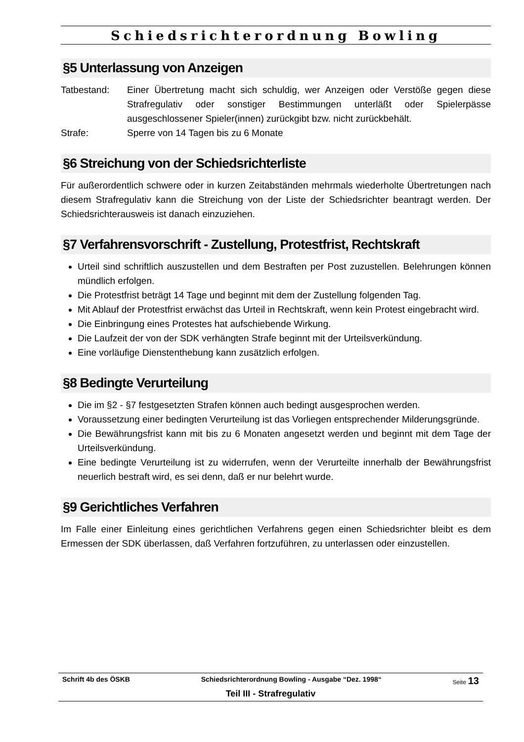Schiedsrichterordnung Bowling
§5 Unterlassung von Anzeigen
Tatbestand: Einer Übertretung macht sich schuldig, wer Anzeigen oder Verstöße gegen diese Strafregulativ oder sonstiger Bestimmungen unterläßt oder Spielerpässe ausgeschlossener Spieler(innen) zurückgibt bzw. nicht zurückbehält.
Strafe: Sperre von 14 Tagen bis zu 6 Monate
§6 Streichung von der Schiedsrichterliste
Für außerordentlich schwere oder in kurzen Zeitabständen mehrmals wiederholte Übertretungen nach diesem Strafregulativ kann die Streichung von der Liste der Schiedsrichter beantragt werden. Der Schiedsrichterausweis ist danach einzuziehen.
§7 Verfahrensvorschrift - Zustellung, Protestfrist, Rechtskraft
Urteil sind schriftlich auszustellen und dem Bestraften per Post zuzustellen. Belehrungen können mündlich erfolgen.
Die Protestfrist beträgt 14 Tage und beginnt mit dem der Zustellung folgenden Tag.
Mit Ablauf der Protestfrist erwächst das Urteil in Rechtskraft, wenn kein Protest eingebracht wird.
Die Einbringung eines Protestes hat aufschiebende Wirkung.
Die Laufzeit der von der SDK verhängten Strafe beginnt mit der Urteilsverkündung.
Eine vorläufige Dienstenthebung kann zusätzlich erfolgen.
§8 Bedingte Verurteilung
Die im §2 - §7 festgesetzten Strafen können auch bedingt ausgesprochen werden.
Voraussetzung einer bedingten Verurteilung ist das Vorliegen entsprechender Milderungsgründe.
Die Bewährungsfrist kann mit bis zu 6 Monaten angesetzt werden und beginnt mit dem Tage der Urteilsverkündung.
Eine bedingte Verurteilung ist zu widerrufen, wenn der Verurteilte innerhalb der Bewährungsfrist neuerlich bestraft wird, es sei denn, daß er nur belehrt wurde.
§9 Gerichtliches Verfahren
Im Falle einer Einleitung eines gerichtlichen Verfahrens gegen einen Schiedsrichter bleibt es dem Ermessen der SDK überlassen, daß Verfahren fortzuführen, zu unterlassen oder einzustellen.
Schrift 4b des ÖSKB Schiedsrichterordnung Bowling - Ausgabe “Dez. 1998“ Seite 13
Teil III - Strafregulativ